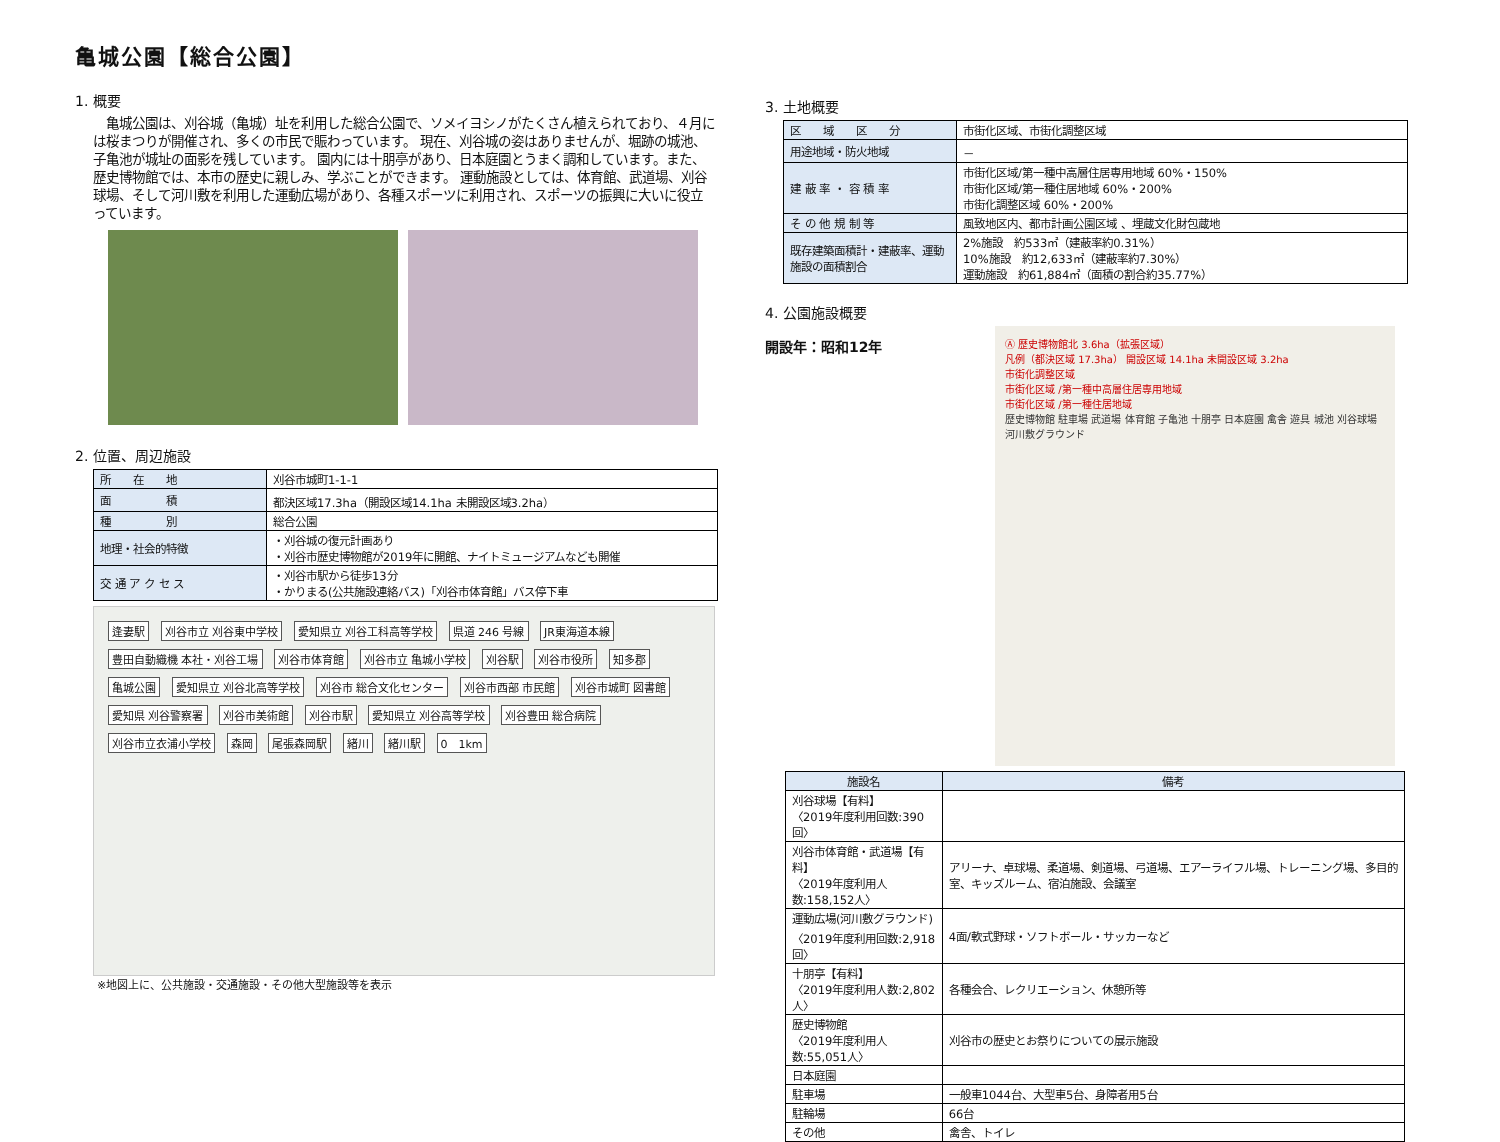亀城公園【総合公園】
1. 概要
　亀城公園は、刈谷城（亀城）址を利用した総合公園で、ソメイヨシノがたくさん植えられており、４月には桜まつりが開催され、多くの市民で賑わっています。 現在、刈谷城の姿はありませんが、堀跡の城池、子亀池が城址の面影を残しています。 園内には十朋亭があり、日本庭園とうまく調和しています。また、歴史博物館では、本市の歴史に親しみ、学ぶことができます。 運動施設としては、体育館、武道場、刈谷球場、そして河川敷を利用した運動広場があり、各種スポーツに利用され、スポーツの振興に大いに役立っています。
2. 位置、周辺施設
| 所 在 地 | 刈谷市城町1-1-1 |
| 面 積 | 都決区域17.3ha（開設区域14.1ha 未開設区域3.2ha） |
| 種 別 | 総合公園 |
| 地理・社会的特徴 | ・刈谷城の復元計画あり ・刈谷市歴史博物館が2019年に開館、ナイトミュージアムなども開催 |
| 交 通 ア ク セ ス | ・刈谷市駅から徒歩13分 ・かりまる(公共施設連絡バス)「刈谷市体育館」バス停下車 |
逢妻駅 刈谷市立 刈谷東中学校 愛知県立 刈谷工科高等学校 県道 246 号線 JR東海道本線 豊田自動織機 本社・刈谷工場 刈谷市体育館 刈谷市立 亀城小学校 刈谷駅 刈谷市役所 知多郡 亀城公園 愛知県立 刈谷北高等学校 刈谷市 総合文化センター 刈谷市西部 市民館 刈谷市城町 図書館 愛知県 刈谷警察署 刈谷市美術館 刈谷市駅 愛知県立 刈谷高等学校 刈谷豊田 総合病院 刈谷市立衣浦小学校 森岡 尾張森岡駅 緒川 緒川駅 0　1km
※地図上に、公共施設・交通施設・その他大型施設等を表示
3. 土地概要
| 区 域 区 分 | 市街化区域、市街化調整区域 |
| 用途地域・防火地域 | － |
| 建 蔽 率 ・ 容 積 率 | 市街化区域/第一種中高層住居専用地域 60%・150% 市街化区域/第一種住居地域 60%・200% 市街化調整区域 60%・200% |
| そ の 他 規 制 等 | 風致地区内、都市計画公園区域 、埋蔵文化財包蔵地 |
| 既存建築面積計・建蔽率、運動施設の面積割合 | 2%施設 約533㎡（建蔽率約0.31%） 10%施設 約12,633㎡（建蔽率約7.30%） 運動施設 約61,884㎡（面積の割合約35.77%） |
4. 公園施設概要
開設年：昭和12年
Ⓐ 歴史博物館北 3.6ha（拡張区域）
凡例（都決区域 17.3ha） 開設区域 14.1ha 未開設区域 3.2ha
市街化調整区域
市街化区域 /第一種中高層住居専用地域
市街化区域 /第一種住居地域
歴史博物館 駐車場 武道場 体育館 子亀池 十朋亭 日本庭園 禽舎 遊具 城池 刈谷球場 河川敷グラウンド
| 施設名 | 備考 |
| --- | --- |
| 刈谷球場【有料】 〈2019年度利用回数:390回〉 | |
| 刈谷市体育館・武道場【有料】 〈2019年度利用人数:158,152人〉 | アリーナ、卓球場、柔道場、剣道場、弓道場、エアーライフル場、トレーニング場、多目的室、キッズルーム、宿泊施設、会議室 |
| 運動広場(河川敷グラウンド) 〈2019年度利用回数:2,918回〉 | 4面/軟式野球・ソフトボール・サッカーなど |
| 十朋亭【有料】 〈2019年度利用人数:2,802人〉 | 各種会合、レクリエーション、休憩所等 |
| 歴史博物館 〈2019年度利用人数:55,051人〉 | 刈谷市の歴史とお祭りについての展示施設 |
| 日本庭園 | |
| 駐車場 | 一般車1044台、大型車5台、身障者用5台 |
| 駐輪場 | 66台 |
| その他 | 禽舎、トイレ |